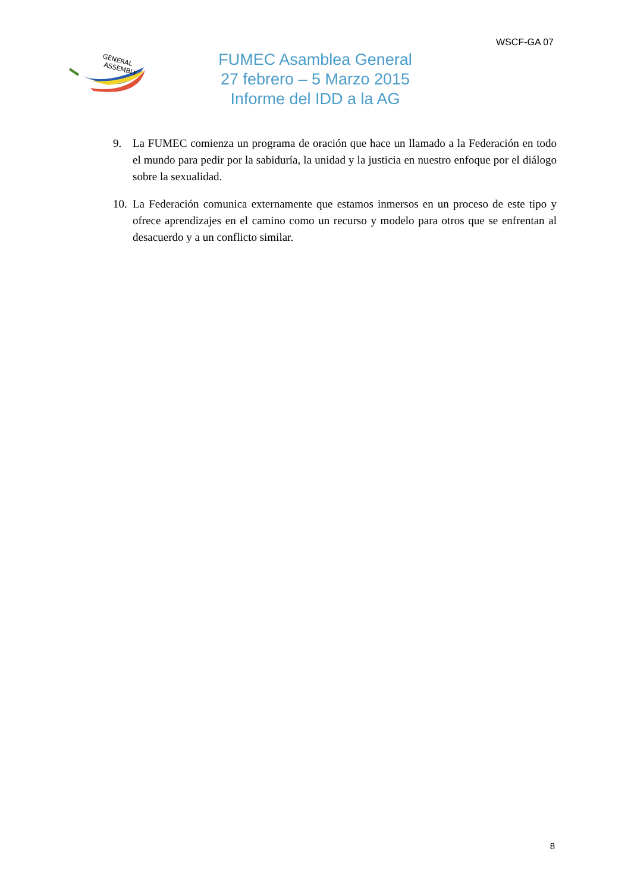WSCF-GA 07
GENERAL
ASSEMBLY
FUMEC Asamblea General
27 febrero – 5 Marzo 2015
Informe del IDD a la AG
9. La FUMEC comienza un programa de oración que hace un llamado a la Federación en todo el mundo para pedir por la sabiduría, la unidad y la justicia en nuestro enfoque por el diálogo sobre la sexualidad.
10. La Federación comunica externamente que estamos inmersos en un proceso de este tipo y ofrece aprendizajes en el camino como un recurso y modelo para otros que se enfrentan al desacuerdo y a un conflicto similar.
8